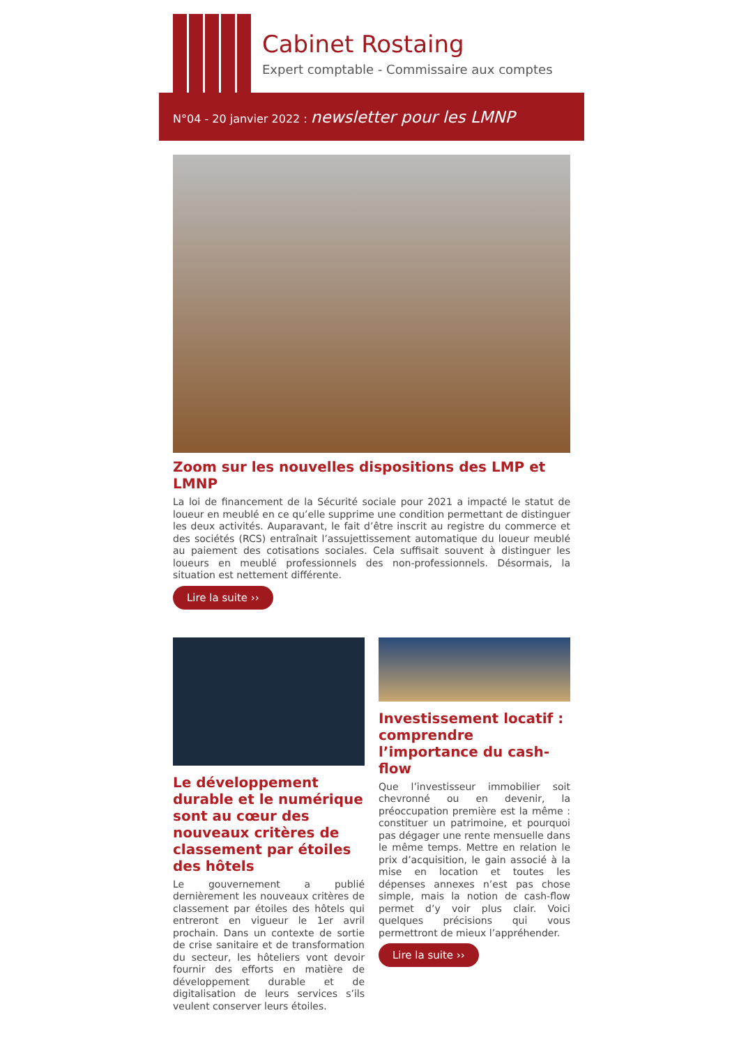Cabinet Rostaing
Expert comptable - Commissaire aux comptes
N°04 - 20 janvier 2022 : newsletter pour les LMNP
Zoom sur les nouvelles dispositions des LMP et LMNP
La loi de financement de la Sécurité sociale pour 2021 a impacté le statut de loueur en meublé en ce qu’elle supprime une condition permettant de distinguer les deux activités. Auparavant, le fait d’être inscrit au registre du commerce et des sociétés (RCS) entraînait l’assujettissement automatique du loueur meublé au paiement des cotisations sociales. Cela suffisait souvent à distinguer les loueurs en meublé professionnels des non-professionnels. Désormais, la situation est nettement différente.
Lire la suite ››
Le développement durable et le numérique sont au cœur des nouveaux critères de classement par étoiles des hôtels
Le gouvernement a publié dernièrement les nouveaux critères de classement par étoiles des hôtels qui entreront en vigueur le 1er avril prochain. Dans un contexte de sortie de crise sanitaire et de transformation du secteur, les hôteliers vont devoir fournir des efforts en matière de développement durable et de digitalisation de leurs services s’ils veulent conserver leurs étoiles.
Investissement locatif : comprendre l’importance du cash-flow
Que l’investisseur immobilier soit chevronné ou en devenir, la préoccupation première est la même : constituer un patrimoine, et pourquoi pas dégager une rente mensuelle dans le même temps. Mettre en relation le prix d’acquisition, le gain associé à la mise en location et toutes les dépenses annexes n’est pas chose simple, mais la notion de cash-flow permet d’y voir plus clair. Voici quelques précisions qui vous permettront de mieux l’appréhender.
Lire la suite ››